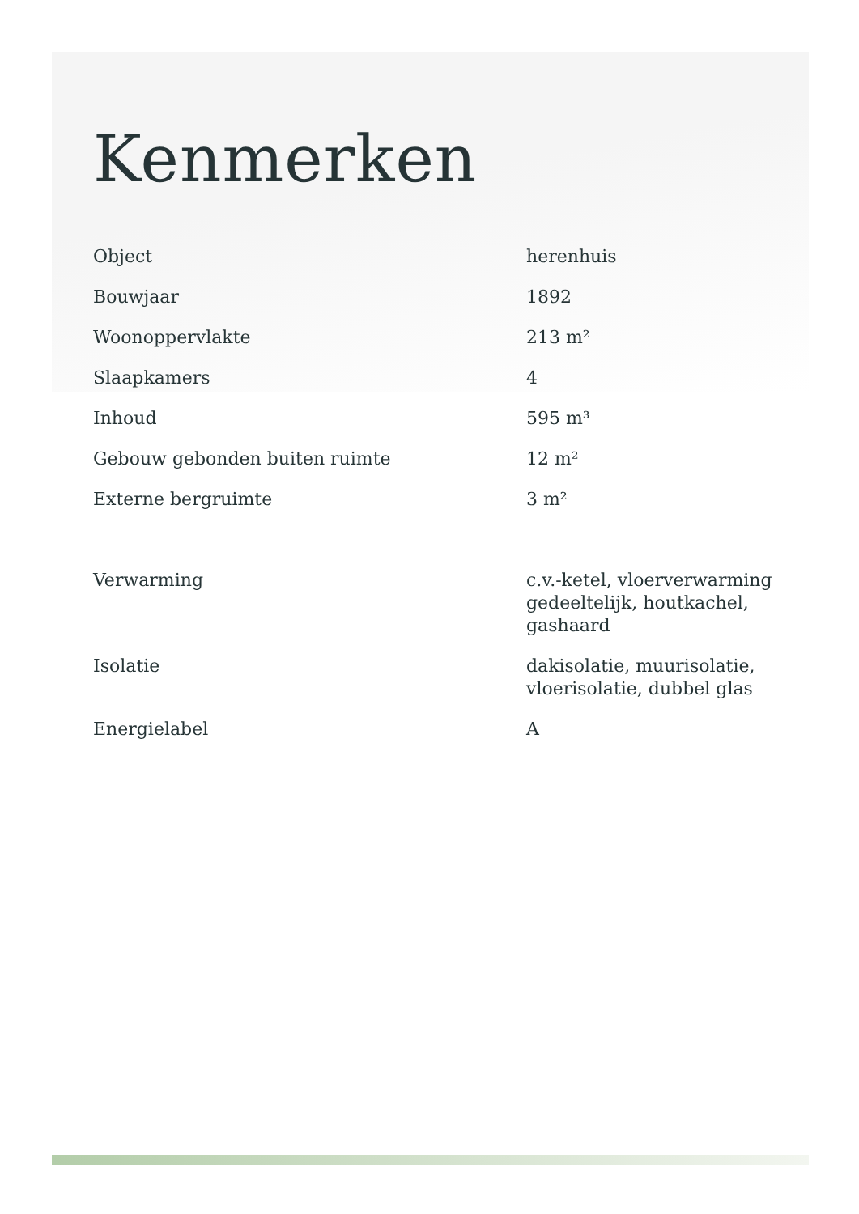Kenmerken
| Object | herenhuis |
| Bouwjaar | 1892 |
| Woonoppervlakte | 213 m² |
| Slaapkamers | 4 |
| Inhoud | 595 m³ |
| Gebouw gebonden buiten ruimte | 12 m² |
| Externe bergruimte | 3 m² |
| Verwarming | c.v.-ketel, vloerverwarming gedeeltelijk, houtkachel, gashaard |
| Isolatie | dakisolatie, muurisolatie, vloerisolatie, dubbel glas |
| Energielabel | A |